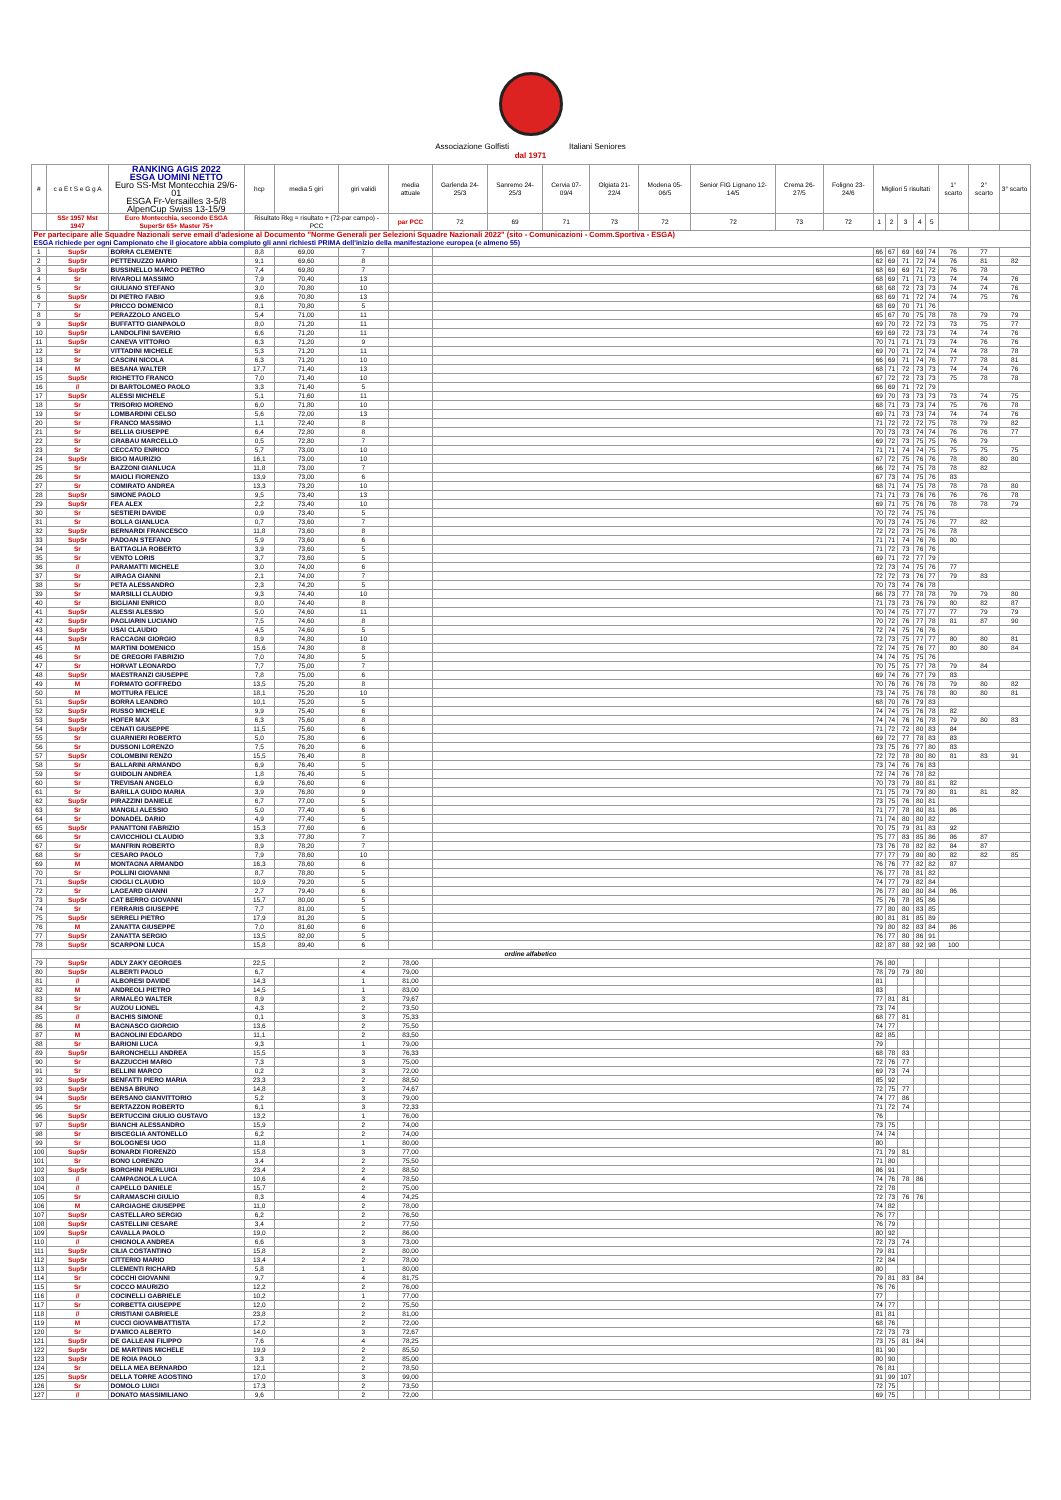Associazione Golfisti Italiani Seniores
dal 1971
| # | c a E t S e G g A | RANKING AGIS 2022 ESGA UOMINI NETTO Euro SS-Mst Montecchia 29/6-01 ESGA Fr-Versailles 3-5/8 AlpenCup Swiss 13-15/9 | hcp | media 5 giri | giri validi | media attuale | Garlenda 24-25/3 | Sanremo 24-25/3 | Cervia 07-09/4 | Olgiata 21-22/4 | Modena 05-06/5 | Senior FIG Lignano 12-14/5 | Crema 26-27/5 | Foligno 23-24/6 | Migliori 5 risultati | | | | | 1° scarto | 2° scarto | 3° scarto |
| --- | --- | --- | --- | --- | --- | --- | --- | --- | --- | --- | --- | --- | --- | --- | --- | --- | --- | --- | --- | --- | --- | --- |
| | SSr 1957 Mst 1947 | Euro Montecchia, secondo ESGA SuperSr 65+ Master 75+ | Risultato Rkg = risultato + (72-par campo) - PCC | | | par PCC | 72 | 69 | 71 | 73 | 72 | 72 | 73 | 72 | 1 | 2 | 3 | 4 | 5 | | | |
| Per partecipare alle Squadre Nazionali serve email d'adesione al Documento "Norme Generali per Selezioni Squadre Nazionali 2022" (sito - Comunicazioni - Comm.Sportiva - ESGA) ESGA richiede per ogni Campionato che il giocatore abbia compiuto gli anni richiesti PRIMA dell'inizio della manifestazione europea (e almeno 55) | | | | | | | | | | | | | | | | | | | | | | |
| 1 | SupSr | BORRA CLEMENTE | 8,8 | 69,00 | 7 | | | | | | | | | | 66 | 67 | 69 | 69 | 74 | 76 | 77 | |
| 2 | SupSr | PETTENUZZO MARIO | 9,1 | 69,60 | 8 | | | | | | | | | | 62 | 69 | 71 | 72 | 74 | 76 | 81 | 82 |
| 3 | SupSr | BUSSINELLO MARCO PIETRO | 7,4 | 69,80 | 7 | | | | | | | | | | 68 | 69 | 69 | 71 | 72 | 76 | 78 | |
| 4 | Sr | RIVAROLI MASSIMO | 7,9 | 70,40 | 13 | | | | | | | | | | 68 | 69 | 71 | 71 | 73 | 74 | 74 | 76 |
| 5 | Sr | GIULIANO STEFANO | 3,0 | 70,80 | 10 | | | | | | | | | | 68 | 68 | 72 | 73 | 73 | 74 | 74 | 76 |
| 6 | SupSr | DI PIETRO FABIO | 9,6 | 70,80 | 13 | | | | | | | | | | 68 | 69 | 71 | 72 | 74 | 74 | 75 | 76 |
| 7 | Sr | PRICCO DOMENICO | 8,1 | 70,80 | 5 | | | | | | | | | | 68 | 69 | 70 | 71 | 76 | | | |
| 8 | Sr | PERAZZOLO ANGELO | 5,4 | 71,00 | 11 | | | | | | | | | | 65 | 67 | 70 | 75 | 78 | 78 | 79 | 79 |
| 9 | SupSr | BUFFATTO GIANPAOLO | 8,0 | 71,20 | 11 | | | | | | | | | | 69 | 70 | 72 | 72 | 73 | 73 | 75 | 77 |
| 10 | SupSr | LANDOLFINI SAVERIO | 6,6 | 71,20 | 11 | | | | | | | | | | 69 | 69 | 72 | 73 | 73 | 74 | 74 | 76 |
| 11 | SupSr | CANEVA VITTORIO | 6,3 | 71,20 | 9 | | | | | | | | | | 70 | 71 | 71 | 71 | 73 | 74 | 76 | 76 |
| 12 | Sr | VITTADINI MICHELE | 5,3 | 71,20 | 11 | | | | | | | | | | 69 | 70 | 71 | 72 | 74 | 74 | 78 | 78 |
| 13 | Sr | CASCINI NICOLA | 6,3 | 71,20 | 10 | | | | | | | | | | 66 | 69 | 71 | 74 | 76 | 77 | 78 | 81 |
| 14 | M | BESANA WALTER | 17,7 | 71,40 | 13 | | | | | | | | | | 68 | 71 | 72 | 73 | 73 | 74 | 74 | 76 |
| 15 | SupSr | RIGHETTO FRANCO | 7,0 | 71,40 | 10 | | | | | | | | | | 67 | 72 | 72 | 73 | 73 | 75 | 78 | 78 |
| 16 | // | DI BARTOLOMEO PAOLO | 3,3 | 71,40 | 5 | | | | | | | | | | 66 | 69 | 71 | 72 | 79 | | | |
| 17 | SupSr | ALESSI MICHELE | 5,1 | 71,60 | 11 | | | | | | | | | | 69 | 70 | 73 | 73 | 73 | 73 | 74 | 75 |
| 18 | Sr | TRISORIO MORENO | 6,0 | 71,80 | 10 | | | | | | | | | | 68 | 71 | 73 | 73 | 74 | 75 | 76 | 78 |
| 19 | Sr | LOMBARDINI CELSO | 5,6 | 72,00 | 13 | | | | | | | | | | 69 | 71 | 73 | 73 | 74 | 74 | 74 | 76 |
| 20 | Sr | FRANCO MASSIMO | 1,1 | 72,40 | 8 | | | | | | | | | | 71 | 72 | 72 | 72 | 75 | 78 | 79 | 82 |
| 21 | Sr | BELLIA GIUSEPPE | 6,4 | 72,80 | 8 | | | | | | | | | | 70 | 73 | 73 | 74 | 74 | 76 | 76 | 77 |
| 22 | Sr | GRABAU MARCELLO | 0,5 | 72,80 | 7 | | | | | | | | | | 69 | 72 | 73 | 75 | 75 | 76 | 79 | |
| 23 | Sr | CECCATO ENRICO | 5,7 | 73,00 | 10 | | | | | | | | | | 71 | 71 | 74 | 74 | 75 | 75 | 75 | 75 |
| 24 | SupSr | BIGO MAURIZIO | 16,1 | 73,00 | 10 | | | | | | | | | | 67 | 72 | 75 | 76 | 76 | 78 | 80 | 80 |
| 25 | Sr | BAZZONI GIANLUCA | 11,8 | 73,00 | 7 | | | | | | | | | | 66 | 72 | 74 | 75 | 78 | 78 | 82 | |
| 26 | Sr | MAIOLI FIORENZO | 13,9 | 73,00 | 6 | | | | | | | | | | 67 | 73 | 74 | 75 | 76 | 83 | | |
| 27 | Sr | COMIRATO ANDREA | 13,3 | 73,20 | 10 | | | | | | | | | | 68 | 71 | 74 | 75 | 78 | 78 | 78 | 80 |
| 28 | SupSr | SIMONE PAOLO | 9,5 | 73,40 | 13 | | | | | | | | | | 71 | 71 | 73 | 76 | 76 | 76 | 76 | 78 |
| 29 | SupSr | FEA ALEX | 2,2 | 73,40 | 10 | | | | | | | | | | 69 | 71 | 75 | 76 | 76 | 78 | 78 | 79 |
| 30 | Sr | SESTIERI DAVIDE | 0,9 | 73,40 | 5 | | | | | | | | | | 70 | 72 | 74 | 75 | 76 | | | |
| 31 | Sr | BOLLA GIANLUCA | 0,7 | 73,60 | 7 | | | | | | | | | | 70 | 73 | 74 | 75 | 76 | 77 | 82 | |
| 32 | SupSr | BERNARDI FRANCESCO | 11,8 | 73,60 | 8 | | | | | | | | | | 72 | 72 | 73 | 75 | 76 | 78 | | |
| 33 | SupSr | PADOAN STEFANO | 5,9 | 73,60 | 6 | | | | | | | | | | 71 | 71 | 74 | 76 | 76 | 80 | | |
| 34 | Sr | BATTAGLIA ROBERTO | 3,9 | 73,60 | 5 | | | | | | | | | | 71 | 72 | 73 | 76 | 76 | | | |
| 35 | Sr | VENTO LORIS | 3,7 | 73,60 | 5 | | | | | | | | | | 69 | 71 | 72 | 77 | 79 | | | |
| 36 | // | PARAMATTI MICHELE | 3,0 | 74,00 | 6 | | | | | | | | | | 72 | 73 | 74 | 75 | 76 | 77 | | |
| 37 | Sr | AIRAGA GIANNI | 2,1 | 74,00 | 7 | | | | | | | | | | 72 | 72 | 73 | 76 | 77 | 79 | 83 | |
| 38 | Sr | PETA ALESSANDRO | 2,3 | 74,20 | 5 | | | | | | | | | | 70 | 73 | 74 | 76 | 78 | | | |
| 39 | Sr | MARSILLI CLAUDIO | 9,3 | 74,40 | 10 | | | | | | | | | | 66 | 73 | 77 | 78 | 78 | 79 | 79 | 80 |
| 40 | Sr | BIGLIANI ENRICO | 8,0 | 74,40 | 8 | | | | | | | | | | 71 | 73 | 73 | 76 | 79 | 80 | 82 | 87 |
| 41 | SupSr | ALESSI ALESSIO | 5,0 | 74,60 | 11 | | | | | | | | | | 70 | 74 | 75 | 77 | 77 | 77 | 79 | 79 |
| 42 | SupSr | PAGLIARIN LUCIANO | 7,5 | 74,60 | 8 | | | | | | | | | | 70 | 72 | 76 | 77 | 78 | 81 | 87 | 90 |
| 43 | SupSr | USAI CLAUDIO | 4,5 | 74,60 | 5 | | | | | | | | | | 72 | 74 | 75 | 76 | 76 | | | |
| 44 | SupSr | RACCAGNI GIORGIO | 8,9 | 74,80 | 10 | | | | | | | | | | 72 | 73 | 75 | 77 | 77 | 80 | 80 | 81 |
| 45 | M | MARTINI DOMENICO | 15,6 | 74,80 | 8 | | | | | | | | | | 72 | 74 | 75 | 76 | 77 | 80 | 80 | 84 |
| 46 | Sr | DE GREGORI FABRIZIO | 7,0 | 74,80 | 5 | | | | | | | | | | 74 | 74 | 75 | 75 | 76 | | | |
| 47 | Sr | HORVAT LEONARDO | 7,7 | 75,00 | 7 | | | | | | | | | | 70 | 75 | 75 | 77 | 78 | 79 | 84 | |
| 48 | SupSr | MAESTRANZI GIUSEPPE | 7,8 | 75,00 | 6 | | | | | | | | | | 69 | 74 | 76 | 77 | 79 | 83 | | |
| 49 | M | FORMATO GOFFREDO | 13,5 | 75,20 | 8 | | | | | | | | | | 70 | 76 | 76 | 76 | 78 | 79 | 80 | 82 |
| 50 | M | MOTTURA FELICE | 18,1 | 75,20 | 10 | | | | | | | | | | 73 | 74 | 75 | 76 | 78 | 80 | 80 | 81 |
| 51 | SupSr | BORRA LEANDRO | 10,1 | 75,20 | 5 | | | | | | | | | | 68 | 70 | 76 | 79 | 83 | | | |
| 52 | SupSr | RUSSO MICHELE | 9,9 | 75,40 | 6 | | | | | | | | | | 74 | 74 | 75 | 76 | 78 | 82 | | |
| 53 | SupSr | HOFER MAX | 6,3 | 75,60 | 8 | | | | | | | | | | 74 | 74 | 76 | 76 | 78 | 79 | 80 | 83 |
| 54 | SupSr | CENATI GIUSEPPE | 11,5 | 75,60 | 6 | | | | | | | | | | 71 | 72 | 72 | 80 | 83 | 84 | | |
| 55 | Sr | GUARNIERI ROBERTO | 5,0 | 75,80 | 6 | | | | | | | | | | 69 | 72 | 77 | 78 | 83 | 83 | | |
| 56 | Sr | DUSSONI LORENZO | 7,5 | 76,20 | 6 | | | | | | | | | | 73 | 75 | 76 | 77 | 80 | 83 | | |
| 57 | SupSr | COLOMBINI RENZO | 15,5 | 76,40 | 8 | | | | | | | | | | 72 | 72 | 78 | 80 | 80 | 81 | 83 | 91 |
| 58 | Sr | BALLARINI ARMANDO | 6,9 | 76,40 | 5 | | | | | | | | | | 73 | 74 | 76 | 76 | 83 | | | |
| 59 | Sr | GUIDOLIN ANDREA | 1,8 | 76,40 | 5 | | | | | | | | | | 72 | 74 | 76 | 78 | 82 | | | |
| 60 | Sr | TREVISAN ANGELO | 6,9 | 76,60 | 6 | | | | | | | | | | 70 | 73 | 79 | 80 | 81 | 82 | | |
| 61 | Sr | BARILLA GUIDO MARIA | 3,9 | 76,80 | 9 | | | | | | | | | | 71 | 75 | 79 | 79 | 80 | 81 | 81 | 82 |
| 62 | SupSr | PIRAZZINI DANIELE | 6,7 | 77,00 | 5 | | | | | | | | | | 73 | 75 | 76 | 80 | 81 | | | |
| 63 | Sr | MANGILI ALESSIO | 5,0 | 77,40 | 6 | | | | | | | | | | 71 | 77 | 78 | 80 | 81 | 86 | | |
| 64 | Sr | DONADEL DARIO | 4,9 | 77,40 | 5 | | | | | | | | | | 71 | 74 | 80 | 80 | 82 | | | |
| 65 | SupSr | PANATTONI FABRIZIO | 15,3 | 77,60 | 6 | | | | | | | | | | 70 | 75 | 79 | 81 | 83 | 92 | | |
| 66 | Sr | CAVICCHIOLI CLAUDIO | 3,3 | 77,80 | 7 | | | | | | | | | | 75 | 77 | 83 | 85 | 86 | 86 | 87 | |
| 67 | Sr | MANFRIN ROBERTO | 8,9 | 78,20 | 7 | | | | | | | | | | 73 | 76 | 78 | 82 | 82 | 84 | 87 | |
| 68 | Sr | CESARO PAOLO | 7,9 | 78,60 | 10 | | | | | | | | | | 77 | 77 | 79 | 80 | 80 | 82 | 82 | 85 |
| 69 | M | MONTAGNA ARMANDO | 16,3 | 78,60 | 6 | | | | | | | | | | 76 | 76 | 77 | 82 | 82 | 87 | | |
| 70 | Sr | POLLINI GIOVANNI | 8,7 | 78,80 | 5 | | | | | | | | | | 76 | 77 | 78 | 81 | 82 | | | |
| 71 | SupSr | CIOGLI CLAUDIO | 10,9 | 79,20 | 5 | | | | | | | | | | 74 | 77 | 79 | 82 | 84 | | | |
| 72 | Sr | LAGEARD GIANNI | 2,7 | 79,40 | 6 | | | | | | | | | | 76 | 77 | 80 | 80 | 84 | 86 | | |
| 73 | SupSr | CAT BERRO GIOVANNI | 15,7 | 80,00 | 5 | | | | | | | | | | 75 | 76 | 78 | 85 | 86 | | | |
| 74 | Sr | FERRARIS GIUSEPPE | 7,7 | 81,00 | 5 | | | | | | | | | | 77 | 80 | 80 | 83 | 85 | | | |
| 75 | SupSr | SERRELI PIETRO | 17,9 | 81,20 | 5 | | | | | | | | | | 80 | 81 | 81 | 85 | 89 | | | |
| 76 | M | ZANATTA GIUSEPPE | 7,0 | 81,60 | 6 | | | | | | | | | | 79 | 80 | 82 | 83 | 84 | 86 | | |
| 77 | SupSr | ZANATTA SERGIO | 13,5 | 82,00 | 5 | | | | | | | | | | 76 | 77 | 80 | 86 | 91 | | | |
| 78 | SupSr | SCARPONI LUCA | 15,8 | 89,40 | 6 | | | | | | | | | | 82 | 87 | 88 | 92 | 98 | 100 | | |
| ordine alfabetico | | | | | | | | | | | | | | | | | | | | | | |
| 79 | SupSr | ADLY ZAKY GEORGES | 22,5 | | 2 | 78,00 | | | | | | | | | 76 | 80 | | | | | | |
| 80 | SupSr | ALBERTI PAOLO | 6,7 | | 4 | 79,00 | | | | | | | | | 78 | 79 | 79 | 80 | | | | |
| 81 | // | ALBORESI DAVIDE | 14,3 | | 1 | 81,00 | | | | | | | | | 81 | | | | | | | |
| 82 | M | ANDREOLI PIETRO | 14,5 | | 1 | 83,00 | | | | | | | | | 83 | | | | | | | |
| 83 | Sr | ARMALEO WALTER | 8,9 | | 3 | 79,67 | | | | | | | | | 77 | 81 | 81 | | | | | |
| 84 | Sr | AUZOU LIONEL | 4,3 | | 2 | 73,50 | | | | | | | | | 73 | 74 | | | | | | |
| 85 | // | BACHIS SIMONE | 0,1 | | 3 | 75,33 | | | | | | | | | 68 | 77 | 81 | | | | | |
| 86 | M | BAGNASCO GIORGIO | 13,6 | | 2 | 75,50 | | | | | | | | | 74 | 77 | | | | | | |
| 87 | M | BAGNOLINI EDGARDO | 11,1 | | 2 | 83,50 | | | | | | | | | 82 | 85 | | | | | | |
| 88 | Sr | BARIONI LUCA | 9,3 | | 1 | 79,00 | | | | | | | | | 79 | | | | | | | |
| 89 | SupSr | BARONCHELLI ANDREA | 15,5 | | 3 | 76,33 | | | | | | | | | 68 | 78 | 83 | | | | | |
| 90 | Sr | BAZZUCCHI MARIO | 7,3 | | 3 | 75,00 | | | | | | | | | 72 | 76 | 77 | | | | | |
| 91 | Sr | BELLINI MARCO | 0,2 | | 3 | 72,00 | | | | | | | | | 69 | 73 | 74 | | | | | |
| 92 | SupSr | BENFATTI PIERO MARIA | 23,3 | | 2 | 88,50 | | | | | | | | | 85 | 92 | | | | | | |
| 93 | SupSr | BENSA BRUNO | 14,8 | | 3 | 74,67 | | | | | | | | | 72 | 75 | 77 | | | | | |
| 94 | SupSr | BERSANO GIANVITTORIO | 5,2 | | 3 | 79,00 | | | | | | | | | 74 | 77 | 86 | | | | | |
| 95 | Sr | BERTAZZON ROBERTO | 6,1 | | 3 | 72,33 | | | | | | | | | 71 | 72 | 74 | | | | | |
| 96 | SupSr | BERTUCCINI GIULIO GUSTAVO | 13,2 | | 1 | 76,00 | | | | | | | | | 76 | | | | | | | |
| 97 | SupSr | BIANCHI ALESSANDRO | 15,9 | | 2 | 74,00 | | | | | | | | | 73 | 75 | | | | | | |
| 98 | Sr | BISCEGLIA ANTONELLO | 6,2 | | 2 | 74,00 | | | | | | | | | 74 | 74 | | | | | | |
| 99 | Sr | BOLOGNESI UGO | 11,8 | | 1 | 80,00 | | | | | | | | | 80 | | | | | | | |
| 100 | SupSr | BONARDI FIORENZO | 15,8 | | 3 | 77,00 | | | | | | | | | 71 | 79 | 81 | | | | | |
| 101 | Sr | BONO LORENZO | 3,4 | | 2 | 75,50 | | | | | | | | | 71 | 80 | | | | | | |
| 102 | SupSr | BORGHINI PIERLUIGI | 23,4 | | 2 | 88,50 | | | | | | | | | 86 | 91 | | | | | | |
| 103 | // | CAMPAGNOLA LUCA | 10,6 | | 4 | 78,50 | | | | | | | | | 74 | 76 | 78 | 86 | | | | |
| 104 | // | CAPELLO DANIELE | 15,7 | | 2 | 75,00 | | | | | | | | | 72 | 78 | | | | | | |
| 105 | Sr | CARAMASCHI GIULIO | 8,3 | | 4 | 74,25 | | | | | | | | | 72 | 73 | 76 | 76 | | | | |
| 106 | M | CARGIAGHE GIUSEPPE | 11,0 | | 2 | 78,00 | | | | | | | | | 74 | 82 | | | | | | |
| 107 | SupSr | CASTELLARO SERGIO | 6,2 | | 2 | 76,50 | | | | | | | | | 76 | 77 | | | | | | |
| 108 | SupSr | CASTELLINI CESARE | 3,4 | | 2 | 77,50 | | | | | | | | | 76 | 79 | | | | | | |
| 109 | SupSr | CAVALLA PAOLO | 19,0 | | 2 | 86,00 | | | | | | | | | 80 | 92 | | | | | | |
| 110 | // | CHIGNOLA ANDREA | 6,6 | | 3 | 73,00 | | | | | | | | | 72 | 73 | 74 | | | | | |
| 111 | SupSr | CILIA COSTANTINO | 15,8 | | 2 | 80,00 | | | | | | | | | 79 | 81 | | | | | | |
| 112 | SupSr | CITTERIO MARIO | 13,4 | | 2 | 78,00 | | | | | | | | | 72 | 84 | | | | | | |
| 113 | SupSr | CLEMENTI RICHARD | 5,8 | | 1 | 80,00 | | | | | | | | | 80 | | | | | | | |
| 114 | Sr | COCCHI GIOVANNI | 9,7 | | 4 | 81,75 | | | | | | | | | 79 | 81 | 83 | 84 | | | | |
| 115 | Sr | COCCO MAURIZIO | 12,2 | | 2 | 76,00 | | | | | | | | | 76 | 76 | | | | | | |
| 116 | // | COCINELLI GABRIELE | 10,2 | | 1 | 77,00 | | | | | | | | | 77 | | | | | | | |
| 117 | Sr | CORBETTA GIUSEPPE | 12,0 | | 2 | 75,50 | | | | | | | | | 74 | 77 | | | | | | |
| 118 | // | CRISTIANI GABRIELE | 23,8 | | 2 | 81,00 | | | | | | | | | 81 | 81 | | | | | | |
| 119 | M | CUCCI GIOVAMBATTISTA | 17,2 | | 2 | 72,00 | | | | | | | | | 68 | 76 | | | | | | |
| 120 | Sr | D'AMICO ALBERTO | 14,0 | | 3 | 72,67 | | | | | | | | | 72 | 73 | 73 | | | | | |
| 121 | SupSr | DE GALLEANI FILIPPO | 7,6 | | 4 | 78,25 | | | | | | | | | 73 | 75 | 81 | 84 | | | | |
| 122 | SupSr | DE MARTINIS MICHELE | 19,9 | | 2 | 85,50 | | | | | | | | | 81 | 90 | | | | | | |
| 123 | SupSr | DE ROIA PAOLO | 3,3 | | 2 | 85,00 | | | | | | | | | 80 | 90 | | | | | | |
| 124 | Sr | DELLA MEA BERNARDO | 12,1 | | 2 | 78,50 | | | | | | | | | 76 | 81 | | | | | | |
| 125 | SupSr | DELLA TORRE AGOSTINO | 17,0 | | 3 | 99,00 | | | | | | | | | 91 | 99 | 107 | | | | | |
| 126 | Sr | DOMOLO LUIGI | 17,3 | | 2 | 73,50 | | | | | | | | | 72 | 75 | | | | | | |
| 127 | // | DONATO MASSIMILIANO | 9,6 | | 2 | 72,00 | | | | | | | | | 69 | 75 | | | | | | |